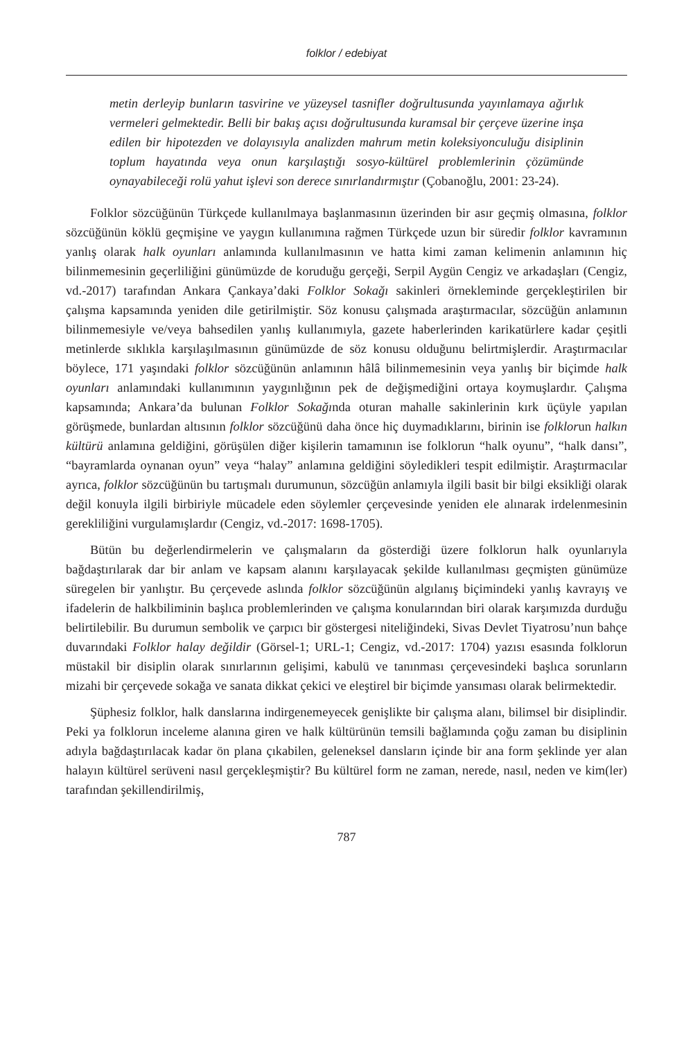folklor / edebiyat
metin derleyip bunların tasvirine ve yüzeysel tasnifler doğrultusunda yayınlamaya ağırlık vermeleri gelmektedir. Belli bir bakış açısı doğrultusunda kuramsal bir çerçeve üzerine inşa edilen bir hipotezden ve dolayısıyla analizden mahrum metin koleksiyonculuğu disiplinin toplum hayatında veya onun karşılaştığı sosyo-kültürel problemlerinin çözümünde oynayabileceği rolü yahut işlevi son derece sınırlandırmıştır (Çobanoğlu, 2001: 23-24).
Folklor sözcüğünün Türkçede kullanılmaya başlanmasının üzerinden bir asır geçmiş olmasına, folklor sözcüğünün köklü geçmişine ve yaygın kullanımına rağmen Türkçede uzun bir süredir folklor kavramının yanlış olarak halk oyunları anlamında kullanılmasının ve hatta kimi zaman kelimenin anlamının hiç bilinmemesinin geçerliliğini günümüzde de koruduğu gerçeği, Serpil Aygün Cengiz ve arkadaşları (Cengiz, vd.-2017) tarafından Ankara Çankaya’daki Folklor Sokağı sakinleri örnekleminde gerçekleştirilen bir çalışma kapsamında yeniden dile getirilmiştir. Söz konusu çalışmada araştırmacılar, sözcüğün anlamının bilinmemesiyle ve/veya bahsedilen yanlış kullanımıyla, gazete haberlerinden karikatürlere kadar çeşitli metinlerde sıklıkla karşılaşılmasının günümüzde de söz konusu olduğunu belirtmişlerdir. Araştırmacılar böylece, 171 yaşındaki folklor sözcüğünün anlamının hâlâ bilinmemesinin veya yanlış bir biçimde halk oyunları anlamındaki kullanımının yaygınlığının pek de değişmediğini ortaya koymuşlardır. Çalışma kapsamında; Ankara’da bulunan Folklor Sokağında oturan mahalle sakinlerinin kırk üçüyle yapılan görüşmede, bunlardan altısının folklor sözcüğünü daha önce hiç duymadıklarını, birinin ise folklorun halkın kültürü anlamına geldiğini, görüşülen diğer kişilerin tamamının ise folklorun “halk oyunu”, “halk dansı”, “bayramlarda oynanan oyun” veya “halay” anlamına geldiğini söyledikleri tespit edilmiştir. Araştırmacılar ayrıca, folklor sözcüğünün bu tartışmalı durumunun, sözcüğün anlamıyla ilgili basit bir bilgi eksikliği olarak değil konuyla ilgili birbiriyle mücadele eden söylemler çerçevesinde yeniden ele alınarak irdelenmesinin gerekliliğini vurgulamışlardır (Cengiz, vd.-2017: 1698-1705).
Bütün bu değerlendirmelerin ve çalışmaların da gösterdiği üzere folklorun halk oyunlarıyla bağdaştırılarak dar bir anlam ve kapsam alanını karşılayacak şekilde kullanılması geçmişten günümüze süregelen bir yanlıştır. Bu çerçevede aslında folklor sözcüğünün algılanış biçimindeki yanlış kavrayış ve ifadelerin de halkbiliminin başlıca problemlerinden ve çalışma konularından biri olarak karşımızda durduğu belirtilebilir. Bu durumun sembolik ve çarpıcı bir göstergesi niteliğindeki, Sivas Devlet Tiyatrosu’nun bahçe duvarındaki Folklor halay değildir (Görsel-1; URL-1; Cengiz, vd.-2017: 1704) yazısı esasında folklorun müstakil bir disiplin olarak sınırlarının gelişimi, kabulü ve tanınması çerçevesindeki başlıca sorunların mizahi bir çerçevede sokağa ve sanata dikkat çekici ve eleştirel bir biçimde yansıması olarak belirmektedir.
Şüphesiz folklor, halk danslarına indirgenemeyecek genişlikte bir çalışma alanı, bilimsel bir disiplindir. Peki ya folklorun inceleme alanına giren ve halk kültürünün temsili bağlamında çoğu zaman bu disiplinin adıyla bağdaştırılacak kadar ön plana çıkabilen, geleneksel dansların içinde bir ana form şeklinde yer alan halayın kültürel serüveni nasıl gerçekleşmiştir? Bu kültürel form ne zaman, nerede, nasıl, neden ve kim(ler) tarafından şekillendirilmiş,
787